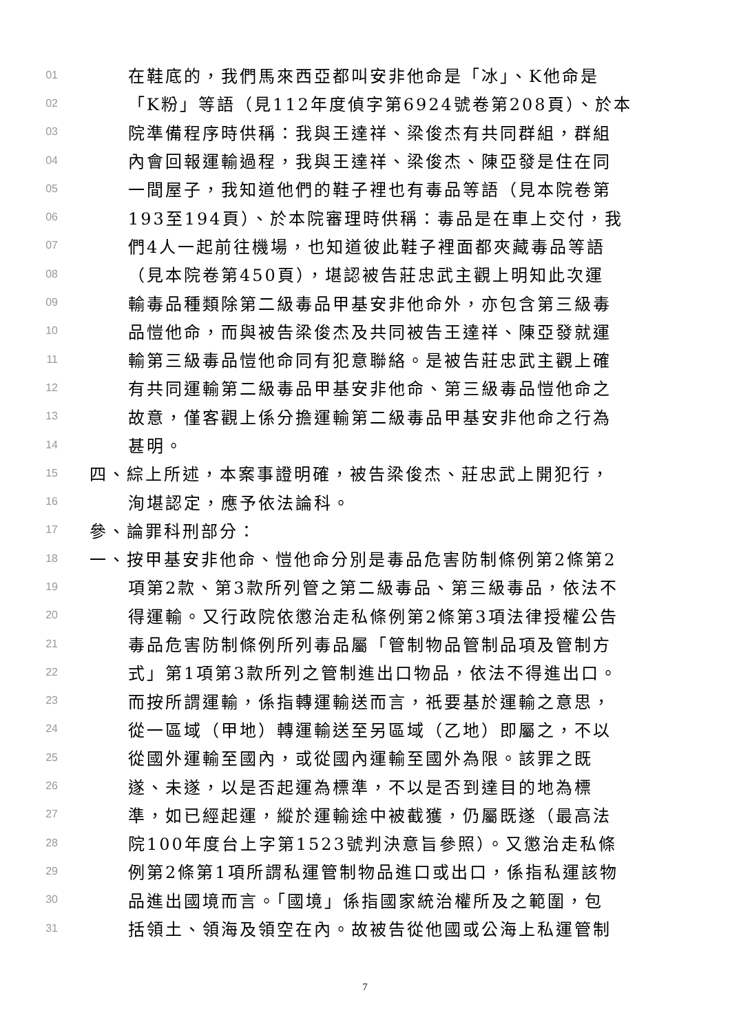01 在鞋底的，我們馬來西亞都叫安非他命是「冰」、K他命是
02 「K粉」等語（見112年度偵字第6924號卷第208頁）、於本
03 院準備程序時供稱：我與王達祥、梁俊杰有共同群組，群組
04 內會回報運輸過程，我與王達祥、梁俊杰、陳亞發是住在同
05 一間屋子，我知道他們的鞋子裡也有毒品等語（見本院卷第
06 193至194頁）、於本院審理時供稱：毒品是在車上交付，我
07 們4人一起前往機場，也知道彼此鞋子裡面都夾藏毒品等語
08 （見本院卷第450頁），堪認被告莊忠武主觀上明知此次運
09 輸毒品種類除第二級毒品甲基安非他命外，亦包含第三級毒
10 品愷他命，而與被告梁俊杰及共同被告王達祥、陳亞發就運
11 輸第三級毒品愷他命同有犯意聯絡。是被告莊忠武主觀上確
12 有共同運輸第二級毒品甲基安非他命、第三級毒品愷他命之
13 故意，僅客觀上係分擔運輸第二級毒品甲基安非他命之行為
14 甚明。
15 四、綜上所述，本案事證明確，被告梁俊杰、莊忠武上開犯行，
16 洵堪認定，應予依法論科。
17 參、論罪科刑部分：
18 一、按甲基安非他命、愷他命分別是毒品危害防制條例第2條第2
19 項第2款、第3款所列管之第二級毒品、第三級毒品，依法不
20 得運輸。又行政院依懲治走私條例第2條第3項法律授權公告
21 毒品危害防制條例所列毒品屬「管制物品管制品項及管制方
22 式」第1項第3款所列之管制進出口物品，依法不得進出口。
23 而按所謂運輸，係指轉運輸送而言，祇要基於運輸之意思，
24 從一區域（甲地）轉運輸送至另區域（乙地）即屬之，不以
25 從國外運輸至國內，或從國內運輸至國外為限。該罪之既
26 遂、未遂，以是否起運為標準，不以是否到達目的地為標
27 準，如已經起運，縱於運輸途中被截獲，仍屬既遂（最高法
28 院100年度台上字第1523號判決意旨參照）。又懲治走私條
29 例第2條第1項所謂私運管制物品進口或出口，係指私運該物
30 品進出國境而言。「國境」係指國家統治權所及之範圍，包
31 括領土、領海及領空在內。故被告從他國或公海上私運管制
7